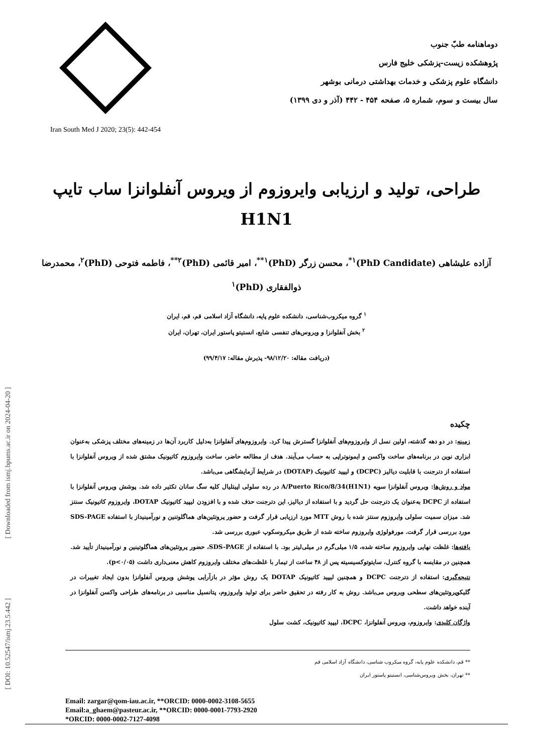[ Downloaded from ismj.bpums.ac.ir on 2024-04-20 ]
[ DOI: 10.52547/ismj.23.5.442 ]
Iran South Med J 2020; 23(5): 442-454
دوماهنامه طبّ جنوب
پژوهشکده زیست-پزشکی خلیج فارس
دانشگاه علوم پزشکی و خدمات بهداشتی درمانی بوشهر
سال بیست و سوم، شماره ۵، صفحه ۴۵۴ - ۴۴۲ (آذر و دی ۱۳۹۹)
طراحی، تولید و ارزیابی وایروزوم از ویروس آنفلوانزا ساب تایپ H1N1
آزاده علیشاهی (PhD Candidate)<sup>۱*</sup>، محسن زرگر (PhD)<sup>۱**</sup>، امیر قائمی (PhD)<sup>۲**</sup>، فاطمه فتوحی (PhD)<sup>۲</sup>، محمدرضا ذوالفقاری (PhD)<sup>۱</sup>
<sup>۱</sup> گروه میکروب‌شناسی، دانشکده علوم پایه، دانشگاه آزاد اسلامی قم، قم، ایران
<sup>۲</sup> بخش آنفلوانزا و ویروس‌های تنفسی شایع، انستیتو پاستور ایران، تهران، ایران
(دریافت مقاله: ۹۸/۱۲/۲۰- پذیرش مقاله: ۹۹/۴/۱۷)
چکیده
زمینه: در دو دهه گذشته، اولین نسل از وایروزوم‌های آنفلوانزا گسترش پیدا کرد. وایروزوم‌های آنفلوانزا به‌دلیل کاربرد آن‌ها در زمینه‌های مختلف پزشکی به‌عنوان ابزاری نوین در برنامه‌های ساخت واکسن و ایمونوتراپی به حساب می‌آیند. هدف از مطالعه حاضر، ساخت وایروزوم کاتیونیک مشتق شده از ویروس آنفلوانزا با استفاده از دترجنت با قابلیت دیالیز (DCPC) و لیپید کاتیونیک (DOTAP) در شرایط آزمایشگاهی می‌باشد.
مواد و روش‌ها: ویروس آنفلوانزا سویه A/Puerto Rico/8/34(H1N1) در رده سلولی اپیتلیال کلیه سگ سانان تکثیر داده شد. پوشش ویروس آنفلوانزا با استفاده از DCPC به‌عنوان یک دترجنت حل گردید و با استفاده از دیالیز، این دترجنت حذف شده و با افزودن لیپید کاتیونیک DOTAP، وایروزوم کاتیونیک سنتز شد. میزان سمیت سلولی وایروزوم سنتز شده با روش MTT مورد ارزیابی قرار گرفت و حضور پروتئین‌های هماگلوتنین و نورآمینیداز با استفاده SDS-PAGE مورد بررسی قرار گرفت. مورفولوژی وایروزوم ساخته شده از طریق میکروسکوپ عبوری بررسی شد.
یافته‌ها: غلظت نهایی وایروزوم ساخته شده، ۱/۵ میلی‌گرم در میلی‌لیتر بود. با استفاده از SDS-PAGE، حضور پروتئین‌های هماگلوتینین و نورآمینیداز تأیید شد. همچنین در مقایسه با گروه کنترل، سایتوتوکسیسیته پس از ۴۸ ساعت از تیمار با غلظت‌های مختلف وایروزوم کاهش معنی‌داری داشت (p<۰/۰۵).
نتیجه‌گیری: استفاده از دترجنت DCPC و همچنین لیپید کاتیونیک DOTAP یک روش مؤثر در بازآرایی پوشش ویروس آنفلوانزا بدون ایجاد تغییرات در گلیکوپروتئین‌های سطحی ویروس می‌باشد. روش به کار رفته در تحقیق حاضر برای تولید وایروزوم، پتانسیل مناسبی در برنامه‌های طراحی واکسن آنفلوانزا در آینده خواهد داشت.
واژگان کلیدی: وایروزوم، ویروس آنفلوانزا، DCPC، لیپید کاتیونیک، کشت سلول
** قم، دانشکده علوم پایه، گروه میکروب شناسی، دانشگاه آزاد اسلامی قم
** تهران، بخش ویروس‌شناسی، انستیتو پاستور ایران
Email: zargar@qom-iau.ac.ir, **ORCID: 0000-0002-3108-5655
Email:a_ghaem@pasteur.ac.ir, **ORCID: 0000-0001-7793-2920
*ORCID: 0000-0002-7127-4098